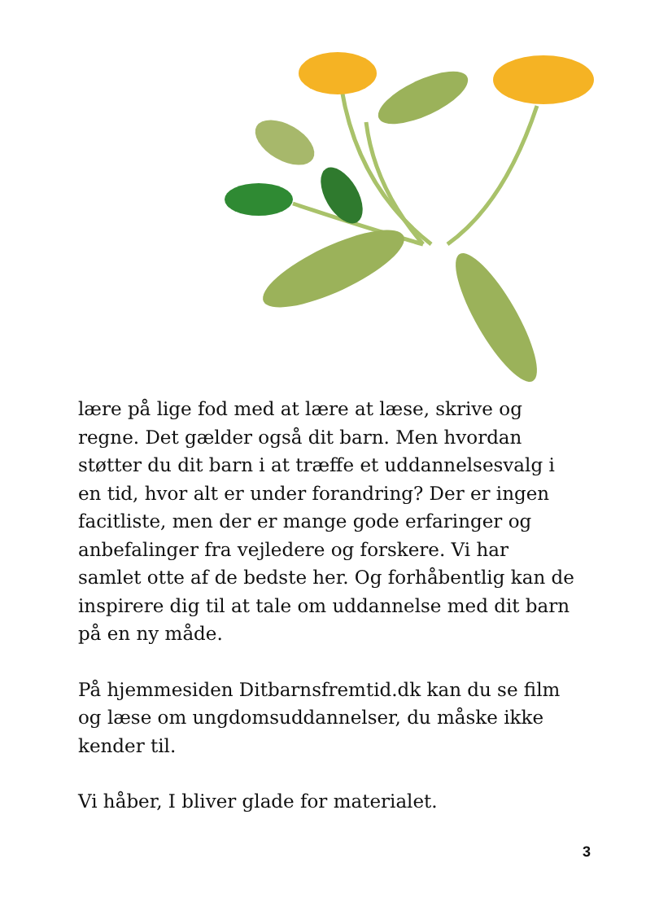lære på lige fod med at lære at læse, skrive og regne. Det gælder også dit barn. Men hvordan støtter du dit barn i at træffe et uddannelsesvalg i en tid, hvor alt er under forandring? Der er ingen facitliste, men der er mange gode erfaringer og anbefalinger fra vejledere og forskere. Vi har samlet otte af de bedste her. Og forhåbentlig kan de inspirere dig til at tale om uddannelse med dit barn på en ny måde.
På hjemmesiden Ditbarnsfremtid.dk kan du se film og læse om ungdomsuddannelser, du måske ikke kender til.
Vi håber, I bliver glade for materialet.
3